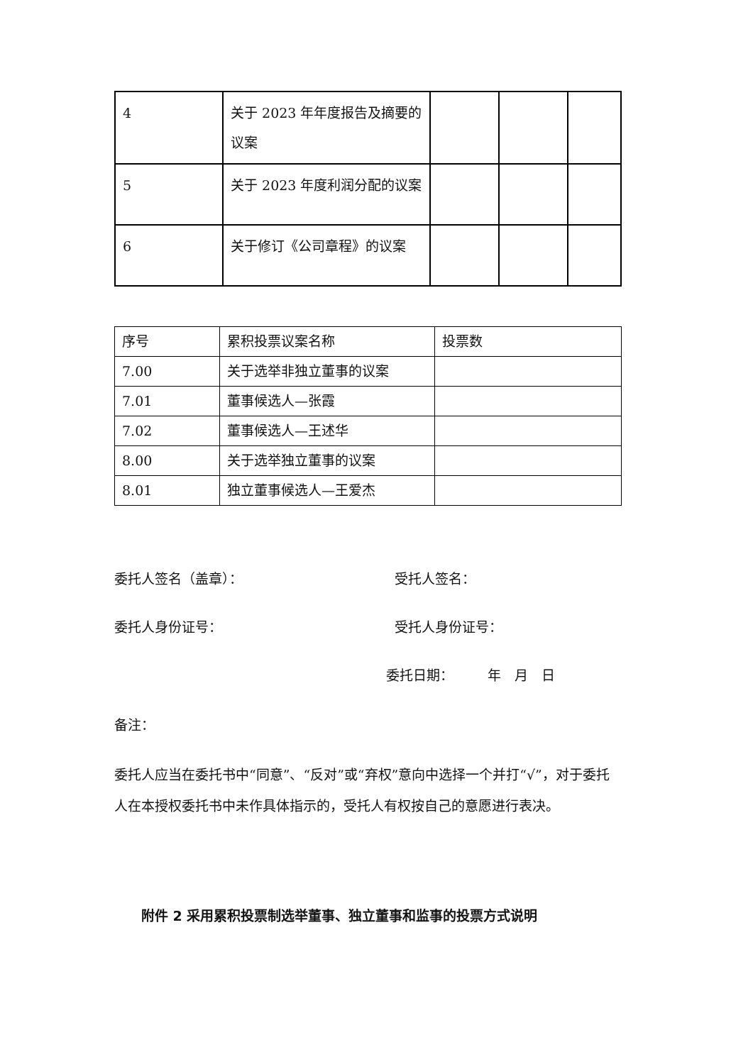| 4 | 关于 2023 年年度报告及摘要的议案 | | | |
| 5 | 关于 2023 年度利润分配的议案 | | | |
| 6 | 关于修订《公司章程》的议案 | | | |
| 序号 | 累积投票议案名称 | 投票数 |
| --- | --- | --- |
| 7.00 | 关于选举非独立董事的议案 | |
| 7.01 | 董事候选人—张霞 | |
| 7.02 | 董事候选人—王述华 | |
| 8.00 | 关于选举独立董事的议案 | |
| 8.01 | 独立董事候选人—王爱杰 | |
委托人签名（盖章）： 受托人签名：
委托人身份证号： 受托人身份证号：
委托日期：　　　年　月　日
备注：
委托人应当在委托书中“同意”、“反对”或“弃权”意向中选择一个并打“√”，对于委托人在本授权委托书中未作具体指示的，受托人有权按自己的意愿进行表决。
附件 2 采用累积投票制选举董事、独立董事和监事的投票方式说明